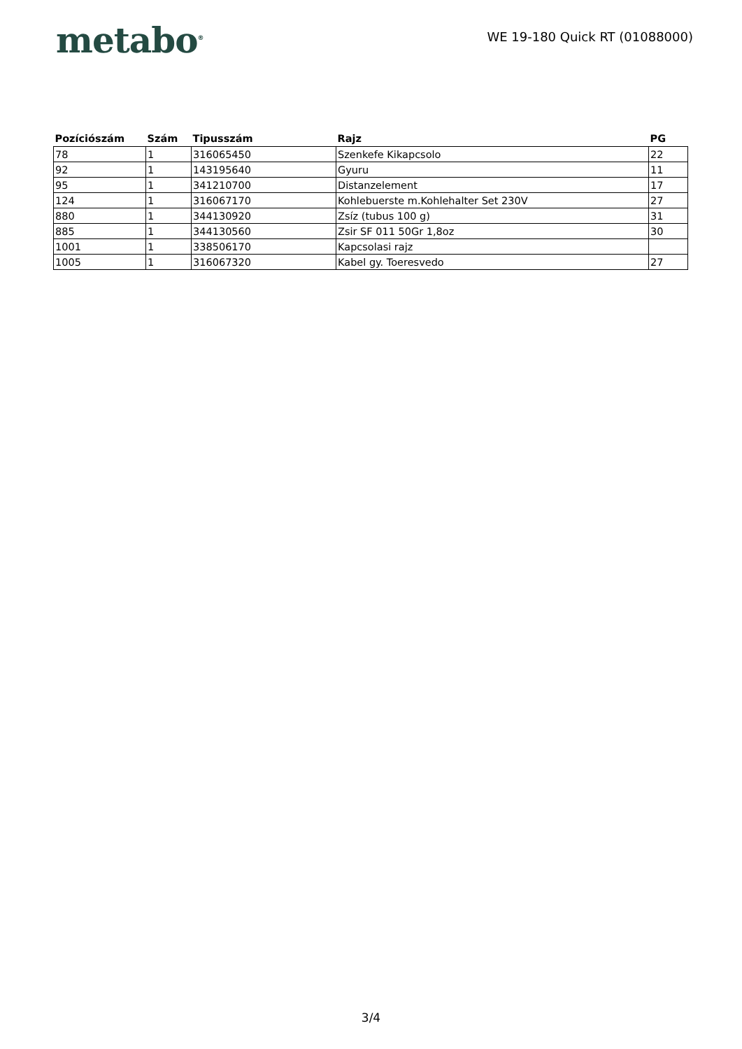metabo<sup>®</sup>
WE 19-180 Quick RT (01088000)
| Pozíciószám | Szám | Tipusszám | Rajz | PG |
| --- | --- | --- | --- | --- |
| 78 | 1 | 316065450 | Szenkefe Kikapcsolo | 22 |
| 92 | 1 | 143195640 | Gyuru | 11 |
| 95 | 1 | 341210700 | Distanzelement | 17 |
| 124 | 1 | 316067170 | Kohlebuerste m.Kohlehalter Set 230V | 27 |
| 880 | 1 | 344130920 | Zsíz (tubus 100 g) | 31 |
| 885 | 1 | 344130560 | Zsir SF 011 50Gr 1,8oz | 30 |
| 1001 | 1 | 338506170 | Kapcsolasi rajz | |
| 1005 | 1 | 316067320 | Kabel gy. Toeresvedo | 27 |
3/4